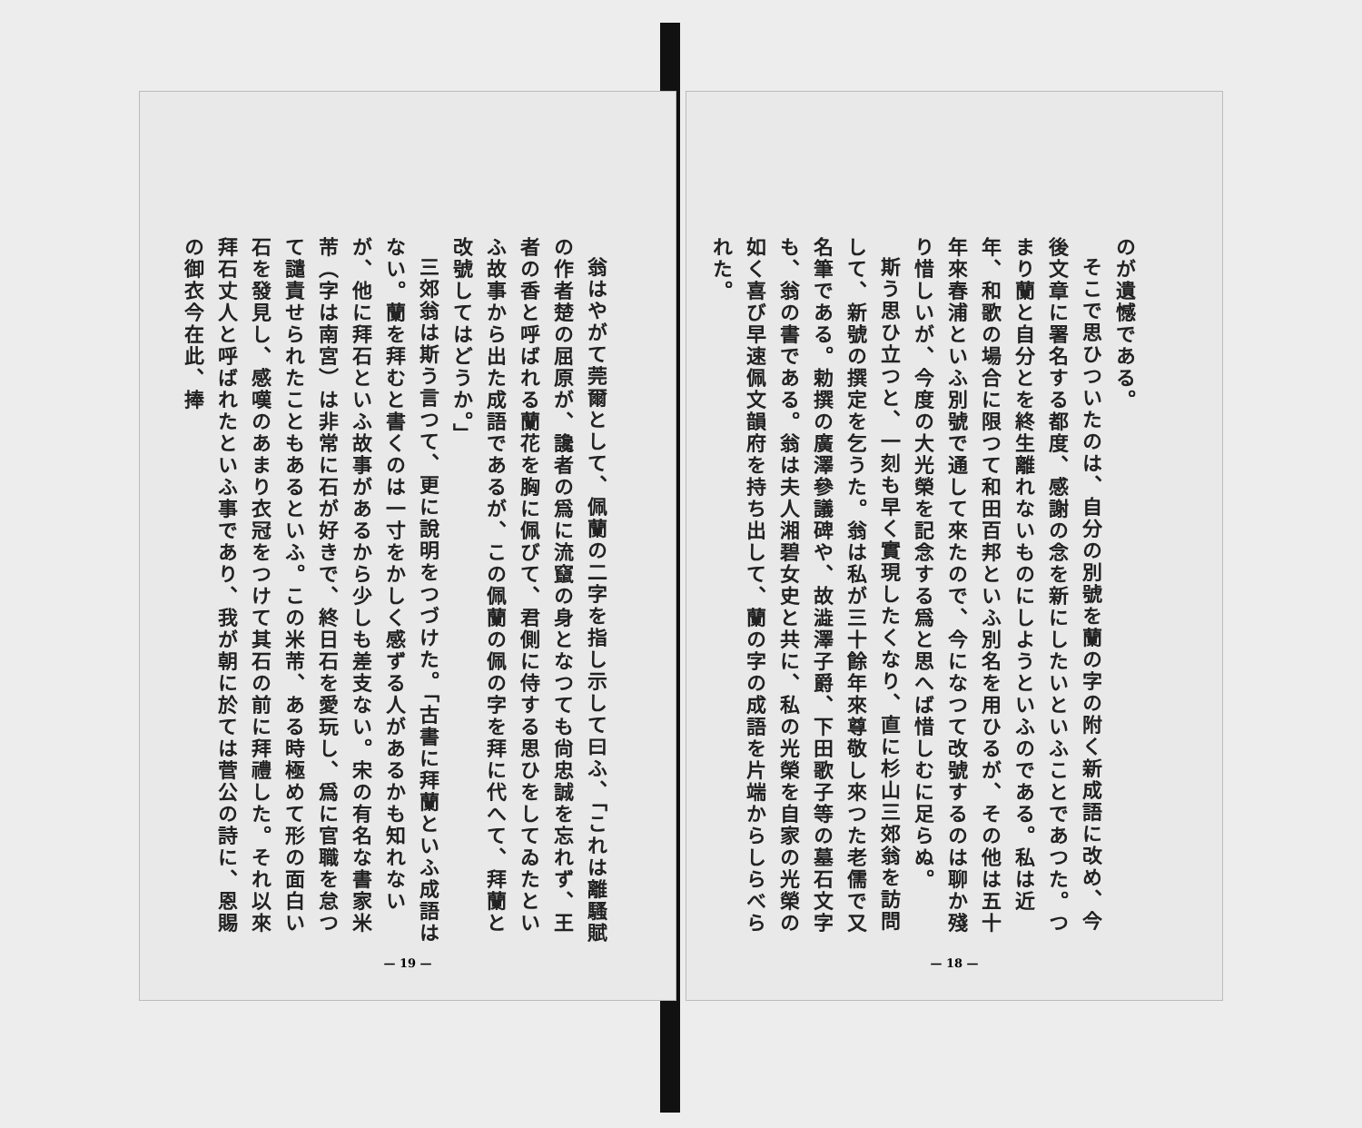のが遺憾である。
そこで思ひついたのは、自分の別號を蘭の字の附く新成語に改め、今後文章に署名する都度、感謝の念を新にしたいといふことであつた。つまり蘭と自分とを終生離れないものにしようといふのである。私は近年、和歌の場合に限つて和田百邦といふ別名を用ひるが、その他は五十年來春浦といふ別號で通して來たので、今になつて改號するのは聊か殘り惜しいが、今度の大光榮を記念する爲と思へば惜しむに足らぬ。
斯う思ひ立つと、一刻も早く實現したくなり、直に杉山三郊翁を訪問して、新號の撰定を乞うた。翁は私が三十餘年來尊敬し來つた老儒で又名筆である。勅撰の廣澤參議碑や、故澁澤子爵、下田歌子等の墓石文字も、翁の書である。翁は夫人湘碧女史と共に、私の光榮を自家の光榮の如く喜び早速佩文韻府を持ち出して、蘭の字の成語を片端からしらべられた。
— 18 —
翁はやがて莞爾として、佩蘭の二字を指し示して曰ふ、「これは離騷賦の作者楚の屈原が、讒者の爲に流竄の身となつても尙忠誠を忘れず、王者の香と呼ばれる蘭花を胸に佩びて、君側に侍する思ひをしてゐたといふ故事から出た成語であるが、この佩蘭の佩の字を拜に代へて、拜蘭と改號してはどうか。」
三郊翁は斯う言つて、更に說明をつづけた。「古書に拜蘭といふ成語はない。蘭を拜むと書くのは一寸をかしく感ずる人があるかも知れないが、他に拜石といふ故事があるから少しも差支ない。宋の有名な書家米芾（字は南宮）は非常に石が好きで、終日石を愛玩し、爲に官職を怠つて譴責せられたこともあるといふ。この米芾、ある時極めて形の面白い石を發見し、感嘆のあまり衣冠をつけて其石の前に拜禮した。それ以來拜石丈人と呼ばれたといふ事であり、我が朝に於ては菅公の詩に、恩賜の御衣今在此、捧
— 19 —